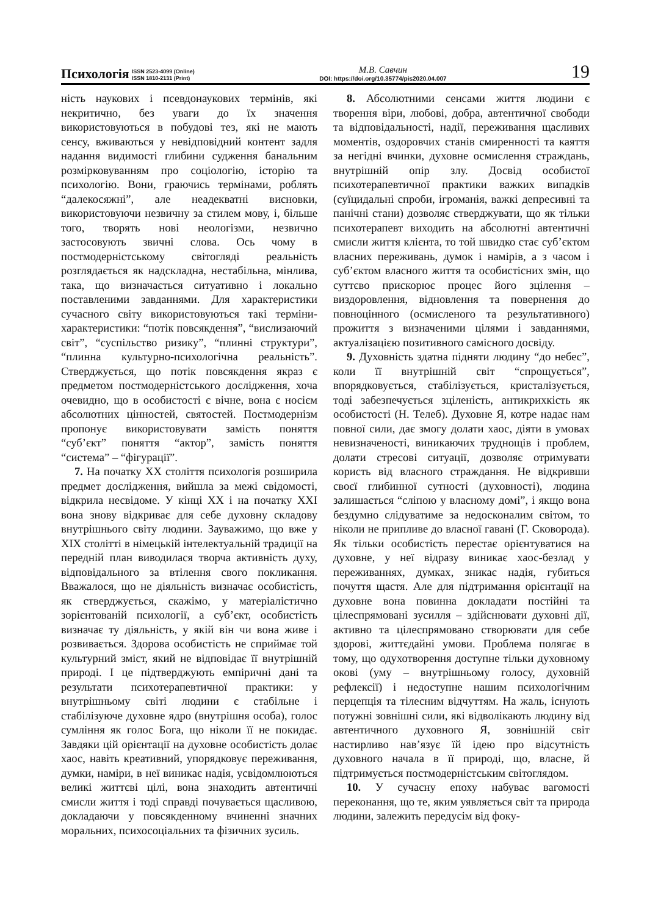Психологія ISSN 2523-4099 (Online)
ISSN 1810-2131 (Print)
М.В. Савчин
DOI: https://doi.org/10.35774/pis2020.04.007
19
ність наукових і псевдонаукових термінів, які некритично, без уваги до їх значення використовуються в побудові тез, які не мають сенсу, вживаються у невідповідний контент задля надання видимості глибини судження банальним розмірковуванням про соціологію, історію та психологію. Вони, граючись термінами, роблять “далекосяжні”, але неадекватні висновки, використовуючи незвичну за стилем мову, і, більше того, творять нові неологізми, незвично застосовують звичні слова. Ось чому в постмодерністському світогляді реальність розглядається як надскладна, нестабільна, мінлива, така, що визначається ситуативно і локально поставленими завданнями. Для характеристики сучасного світу використовуються такі терміни-характеристики: “потік повсякдення”, “вислизаючий світ”, “суспільство ризику”, “плинні структури”, “плинна культурно-психологічна реальність”. Стверджується, що потік повсякдення якраз є предметом постмодерністського дослідження, хоча очевидно, що в особистості є вічне, вона є носієм абсолютних цінностей, святостей. Постмодернізм пропонує використовувати замість поняття “суб’єкт” поняття “актор”, замість поняття “система” – “фігурації”.
7. На початку ХХ століття психологія розширила предмет дослідження, вийшла за межі свідомості, відкрила несвідоме. У кінці ХХ і на початку ХХІ вона знову відкриває для себе духовну складову внутрішнього світу людини. Зауважимо, що вже у ХІХ столітті в німецькій інтелектуальній традиції на передній план виводилася творча активність духу, відповідального за втілення свого покликання. Вважалося, що не діяльність визначає особистість, як стверджується, скажімо, у матеріалістично зорієнтованій психології, а суб’єкт, особистість визначає ту діяльність, у якій він чи вона живе і розвивається. Здорова особистість не сприймає той культурний зміст, який не відповідає її внутрішній природі. І це підтверджують емпіричні дані та результати психотерапевтичної практики: у внутрішньому світі людини є стабільне і стабілізуюче духовне ядро (внутрішня особа), голос сумління як голос Бога, що ніколи її не покидає. Завдяки цій орієнтації на духовне особистість долає хаос, навіть креативний, упорядковує переживання, думки, наміри, в неї виникає надія, усвідомлюються великі життєві цілі, вона знаходить автентичні смисли життя і тоді справді почувається щасливою, докладаючи у повсякденному вчиненні значних моральних, психосоціальних та фізичних зусиль.
8. Абсолютними сенсами життя людини є творення віри, любові, добра, автентичної свободи та відповідальності, надії, переживання щасливих моментів, оздоровчих станів смиренності та каяття за негідні вчинки, духовне осмислення страждань, внутрішній опір злу. Досвід особистої психотерапевтичної практики важких випадків (суїцидальні спроби, ігроманія, важкі депресивні та панічні стани) дозволяє стверджувати, що як тільки психотерапевт виходить на абсолютні автентичні смисли життя клієнта, то той швидко стає суб’єктом власних переживань, думок і намірів, а з часом і суб’єктом власного життя та особистісних змін, що суттєво прискорює процес його зцілення – виздоровлення, відновлення та повернення до повноцінного (осмисленого та результативного) прожиття з визначеними цілями і завданнями, актуалізацією позитивного самісного досвіду.
9. Духовність здатна підняти людину “до небес”, коли її внутрішній світ “спрощується”, впорядковується, стабілізується, кристалізується, тоді забезпечується зціленість, антикрихкість як особистості (Н. Телеб). Духовне Я, котре надає нам повної сили, дає змогу долати хаос, діяти в умовах невизначеності, виникаючих труднощів і проблем, долати стресові ситуації, дозволяє отримувати користь від власного страждання. Не відкривши своєї глибинної сутності (духовності), людина залишається “сліпою у власному домі”, і якщо вона бездумно слідуватиме за недосконалим світом, то ніколи не припливе до власної гавані (Г. Сковорода). Як тільки особистість перестає орієнтуватися на духовне, у неї відразу виникає хаос-безлад у переживаннях, думках, зникає надія, губиться почуття щастя. Але для підтримання орієнтації на духовне вона повинна докладати постійні та цілеспрямовані зусилля – здійснювати духовні дії, активно та цілеспрямовано створювати для себе здорові, життєдайні умови. Проблема полягає в тому, що одухотворення доступне тільки духовному окові (уму – внутрішньому голосу, духовній рефлексії) і недоступне нашим психологічним перцепція та тілесним відчуттям. На жаль, існують потужні зовнішні сили, які відволікають людину від автентичного духовного Я, зовнішній світ настирливо нав’язує їй ідею про відсутність духовного начала в її природі, що, власне, й підтримується постмодерністським світоглядом.
10. У сучасну епоху набуває вагомості переконання, що те, яким уявляється світ та природа людини, залежить передусім від фоку-